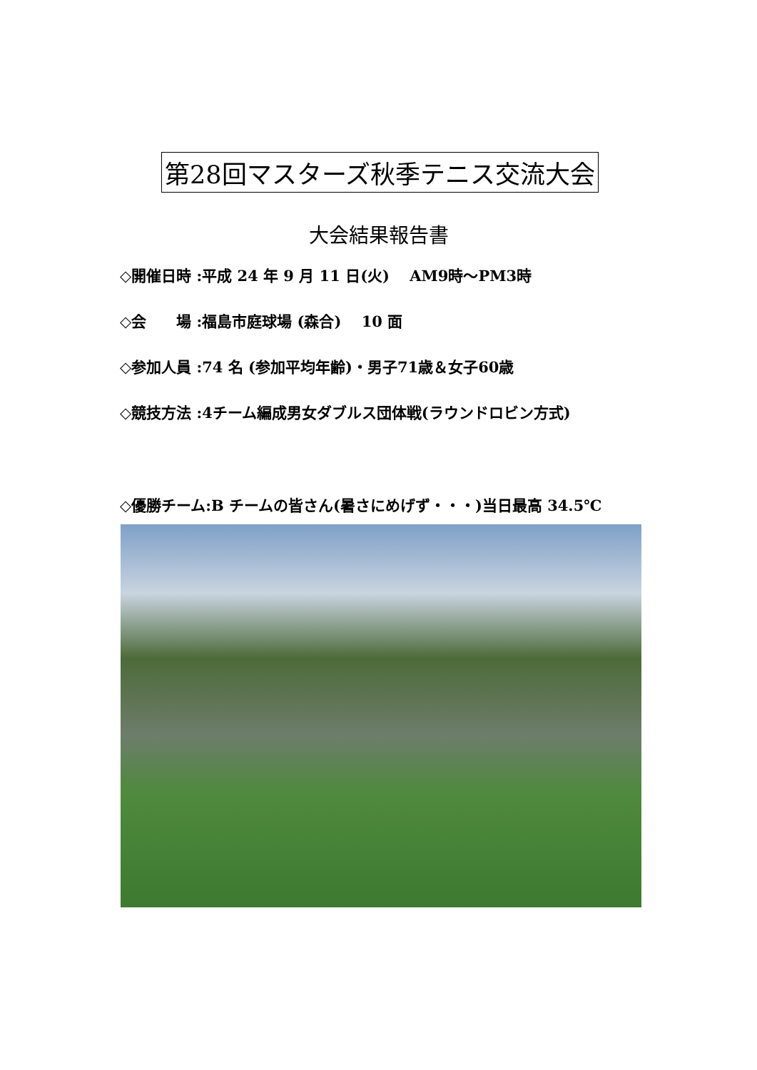第28回マスターズ秋季テニス交流大会
大会結果報告書
◇開催日時 :平成 24 年 9 月 11 日(火)　 AM9時～PM3時
◇会　　場 :福島市庭球場 (森合)　 10 面
◇参加人員 :74 名 (参加平均年齢)・男子71歳＆女子60歳
◇競技方法 :4チーム編成男女ダブルス団体戦(ラウンドロビン方式)
◇優勝チーム:B チームの皆さん(暑さにめげず・・・)当日最高 34.5℃